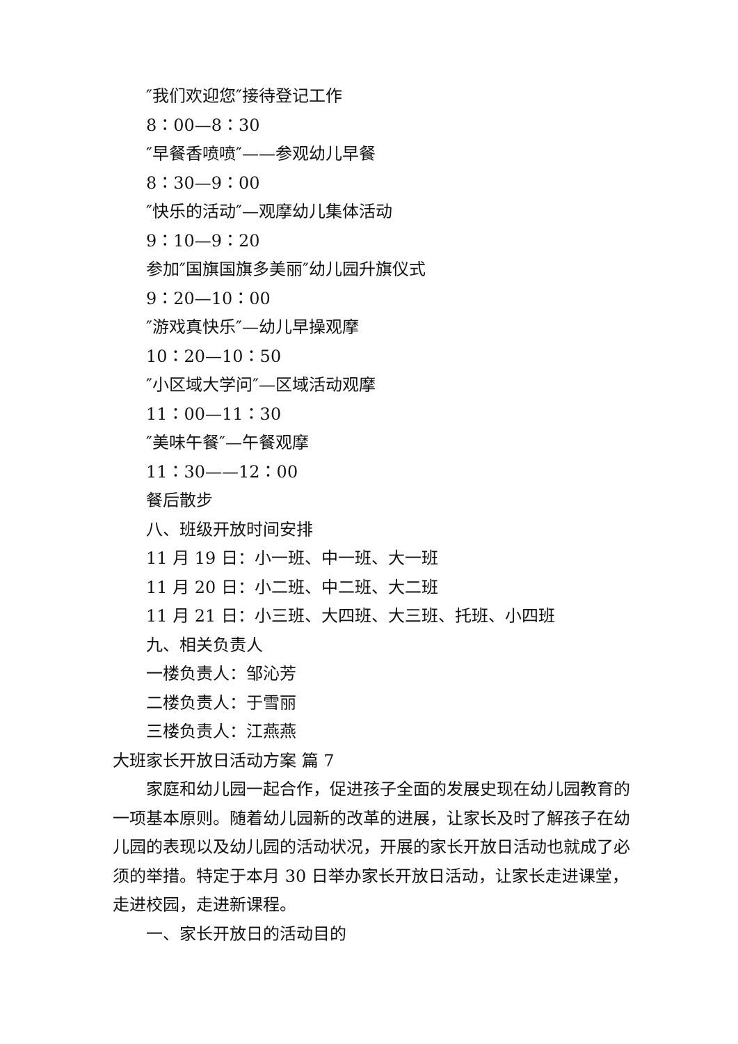″我们欢迎您″接待登记工作
8：00—8：30
″早餐香喷喷″——参观幼儿早餐
8：30—9：00
″快乐的活动″—观摩幼儿集体活动
9：10—9：20
参加″国旗国旗多美丽″幼儿园升旗仪式
9：20—10：00
″游戏真快乐″—幼儿早操观摩
10：20—10：50
″小区域大学问″—区域活动观摩
11：00—11：30
″美味午餐″—午餐观摩
11：30——12：00
餐后散步
八、班级开放时间安排
11 月 19 日：小一班、中一班、大一班
11 月 20 日：小二班、中二班、大二班
11 月 21 日：小三班、大四班、大三班、托班、小四班
九、相关负责人
一楼负责人：邹沁芳
二楼负责人：于雪丽
三楼负责人：江燕燕
大班家长开放日活动方案 篇 7
家庭和幼儿园一起合作，促进孩子全面的发展史现在幼儿园教育的一项基本原则。随着幼儿园新的改革的进展，让家长及时了解孩子在幼儿园的表现以及幼儿园的活动状况，开展的家长开放日活动也就成了必须的举措。特定于本月 30 日举办家长开放日活动，让家长走进课堂，走进校园，走进新课程。
一、家长开放日的活动目的